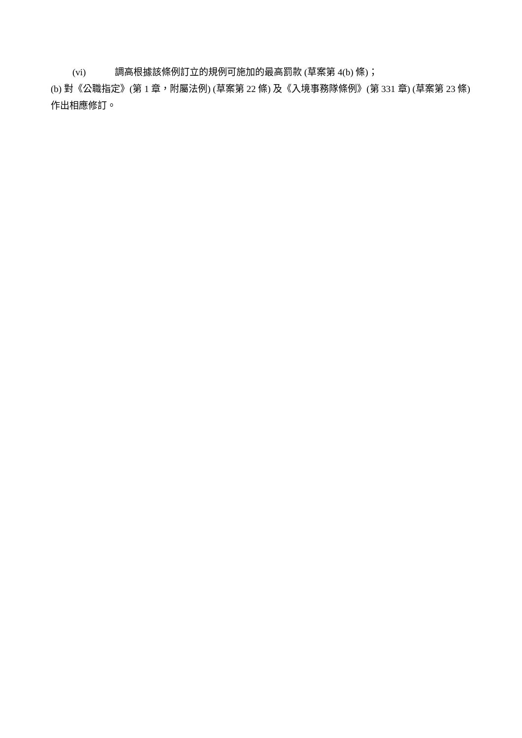(vi) 調高根據該條例訂立的規例可施加的最高罰款 (草案第 4(b) 條)；
(b) 對《公職指定》(第 1 章，附屬法例) (草案第 22 條) 及《入境事務隊條例》(第 331 章) (草案第 23 條) 作出相應修訂。